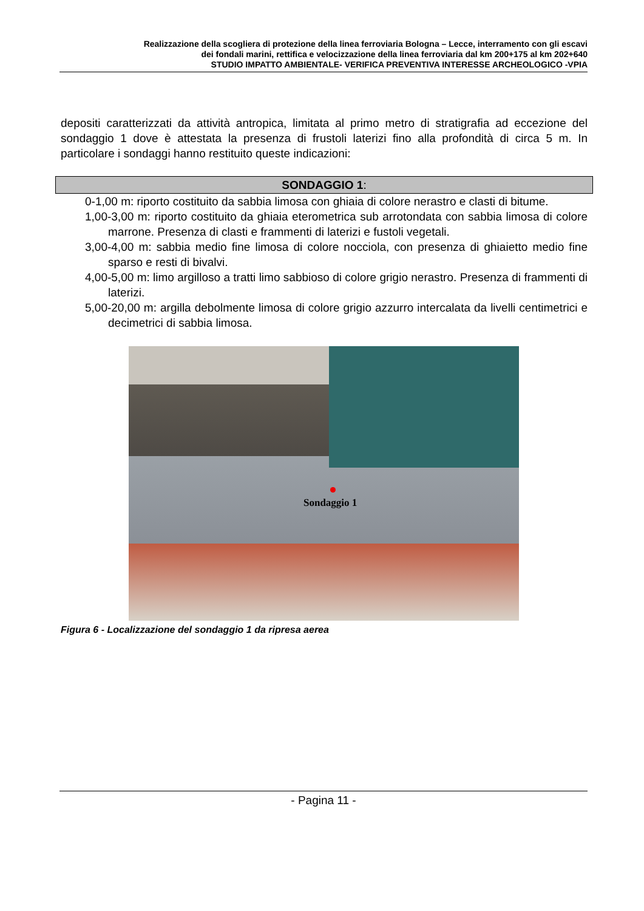Realizzazione della scogliera di protezione della linea ferroviaria Bologna – Lecce, interramento con gli escavi
dei fondali marini, rettifica e velocizzazione della linea ferroviaria dal km 200+175 al km 202+640
STUDIO IMPATTO AMBIENTALE- VERIFICA PREVENTIVA INTERESSE ARCHEOLOGICO -VPIA
depositi caratterizzati da attività antropica, limitata al primo metro di stratigrafia ad eccezione del sondaggio 1 dove è attestata la presenza di frustoli laterizi fino alla profondità di circa 5 m. In particolare i sondaggi hanno restituito queste indicazioni:
SONDAGGIO 1:
0-1,00 m: riporto costituito da sabbia limosa con ghiaia di colore nerastro e clasti di bitume.
1,00-3,00 m: riporto costituito da ghiaia eterometrica sub arrotondata con sabbia limosa di colore marrone. Presenza di clasti e frammenti di laterizi e fustoli vegetali.
3,00-4,00 m: sabbia medio fine limosa di colore nocciola, con presenza di ghiaietto medio fine sparso e resti di bivalvi.
4,00-5,00 m: limo argilloso a tratti limo sabbioso di colore grigio nerastro. Presenza di frammenti di laterizi.
5,00-20,00 m: argilla debolmente limosa di colore grigio azzurro intercalata da livelli centimetrici e decimetrici di sabbia limosa.
Sondaggio 1
Figura 6 - Localizzazione del sondaggio 1 da ripresa aerea
- Pagina 11 -